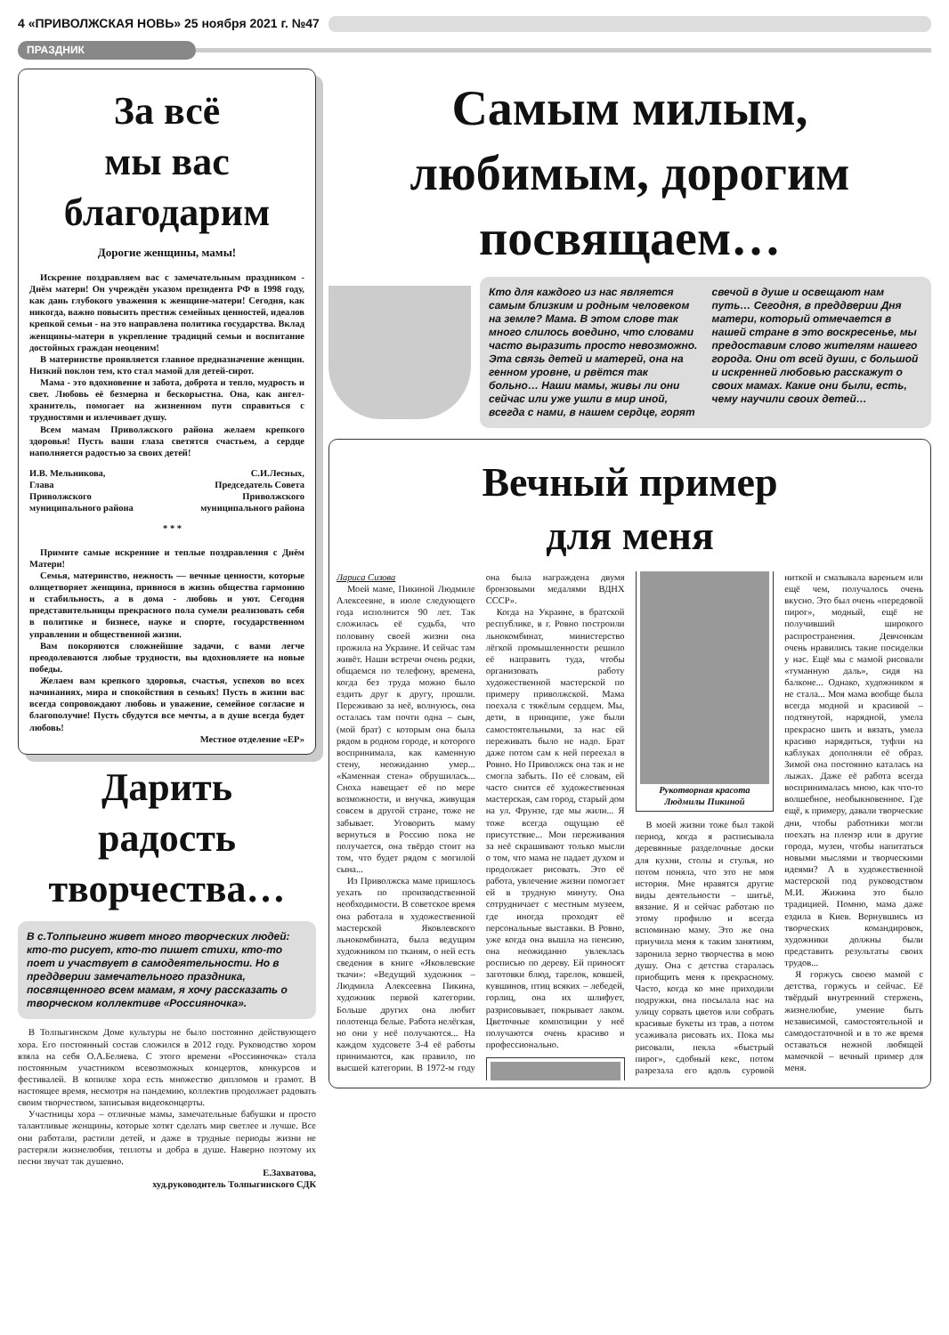4 «ПРИВОЛЖСКАЯ НОВЬ» 25 ноября 2021 г. №47
ПРАЗДНИК
За всё
мы вас
благодарим
Дорогие женщины, мамы!
Искренне поздравляем вас с замечательным праздником - Днём матери! Он учреждён указом президента РФ в 1998 году, как дань глубокого уважения к женщине-матери! Сегодня, как никогда, важно повысить престиж семейных ценностей, идеалов крепкой семьи - на это направлена политика государства. Вклад женщины-матери в укрепление традиций семьи и воспитание достойных граждан неоценим!
В материнстве проявляется главное предназначение женщин. Низкий поклон тем, кто стал мамой для детей-сирот.
Мама - это вдохновение и забота, доброта и тепло, мудрость и свет. Любовь её безмерна и бескорыстна. Она, как ангел-хранитель, помогает на жизненном пути справиться с трудностями и излечивает душу.
Всем мамам Приволжского района желаем крепкого здоровья! Пусть ваши глаза светятся счастьем, а сердце наполняется радостью за своих детей!
И.В. Мельникова,
Глава
Приволжского
муниципального района
С.И.Лесных,
Председатель Совета
Приволжского
муниципального района
* * *
Примите самые искренние и теплые поздравления с Днём Матери!
Семья, материнство, нежность — вечные ценности, которые олицетворяет женщина, привнося в жизнь общества гармонию и стабильность, а в дома - любовь и уют. Сегодня представительницы прекрасного пола сумели реализовать себя в политике и бизнесе, науке и спорте, государственном управлении и общественной жизни.
Вам покоряются сложнейшие задачи, с вами легче преодолеваются любые трудности, вы вдохновляете на новые победы.
Желаем вам крепкого здоровья, счастья, успехов во всех начинаниях, мира и спокойствия в семьях! Пусть в жизни вас всегда сопровождают любовь и уважение, семейное согласие и благополучие! Пусть сбудутся все мечты, а в душе всегда будет любовь!
Местное отделение «ЕР»
Дарить
радость
творчества…
В с.Толпыгино живет много творческих людей: кто-то рисует, кто-то пишет стихи, кто-то поет и участвует в самодеятельности. Но в преддверии замечательного праздника, посвященного всем мамам, я хочу рассказать о творческом коллективе «Россияночка».
В Толпыгинском Доме культуры не было постоянно действующего хора. Его постоянный состав сложился в 2012 году. Руководство хором взяла на себя О.А.Беляева. С этого времени «Россияночка» стала постоянным участником всевозможных концертов, конкурсов и фестивалей. В копилке хора есть множество дипломов и грамот. В настоящее время, несмотря на пандемию, коллектив продолжает радовать своим творчеством, записывая видеоконцерты.
Участницы хора – отличные мамы, замечательные бабушки и просто талантливые женщины, которые хотят сделать мир светлее и лучше. Все они работали, растили детей, и даже в трудные периоды жизни не растеряли жизнелюбия, теплоты и добра в душе. Наверно поэтому их песни звучат так душевно.
Е.Захватова,
худ.руководитель Толпыгинского СДК
Самым милым,
любимым, дорогим
посвящаем…
Кто для каждого из нас является самым близким и родным человеком на земле? Мама. В этом слове так много слилось воедино, что словами часто выразить просто невозможно. Эта связь детей и матерей, она на генном уровне, и рвётся так больно… Наши мамы, живы ли они сейчас или уже ушли в мир иной, всегда с нами, в нашем сердце, горят свечой в душе и освещают нам путь… Сегодня, в преддверии Дня матери, который отмечается в нашей стране в это воскресенье, мы предоставим слово жителям нашего города. Они от всей души, с большой и искренней любовью расскажут о своих мамах. Какие они были, есть, чему научили своих детей…
Вечный пример
для меня
Лариса Сизова
Моей маме, Пикиной Людмиле Алексеевне, в июле следующего года исполнится 90 лет. Так сложилась её судьба, что половину своей жизни она прожила на Украине. И сейчас там живёт. Наши встречи очень редки, общаемся по телефону, времена, когда без труда можно было ездить друг к другу, прошли. Переживаю за неё, волнуюсь, она осталась там почти одна – сын, (мой брат) с которым она была рядом в родном городе, и которого воспринимала, как каменную стену, неожиданно умер... «Каменная стена» обрушилась... Снохa навещает её по мере возможности, и внучка, живущая совсем в другой стране, тоже не забывает. Уговорить маму вернуться в Россию пока не получается, она твёрдо стоит на том, что будет рядом с могилой сына...
Из Приволжска маме пришлось уехать по производственной необходимости. В советское время она работала в художественной мастерской Яковлевского льнокомбината, была ведущим художником по тканям, о ней есть сведения в книге «Яковлевские ткачи»: «Ведущий художник – Людмила Алексеевна Пикина, художник первой категории. Больше других она любит полотенца белые. Работа нелёгкая, но они у неё получаются... На каждом худсовете 3-4 её работы принимаются, как правило, по высшей категории. В 1972-м году она была награждена двумя бронзовыми медалями ВДНХ СССР».
Когда на Украине, в братской республике, в г. Ровно построили льнокомбинат, министерство лёгкой промышленности решило её направить туда, чтобы организовать работу художественной мастерской по примеру приволжской. Мама поехала с тяжёлым сердцем. Мы, дети, в принципе, уже были самостоятельными, за нас ей переживать было не надо. Брат даже потом сам к ней переехал в Ровно. Но Приволжск она так и не смогла забыть. По её словам, ей часто снится её художественная мастерская, сам город, старый дом на ул. Фрунзе, где мы жили... Я тоже всегда ощущаю её присутствие... Мои переживания за неё скрашивают только мысли о том, что мама не падает духом и продолжает рисовать. Это её работа, увлечение жизни помогает ей в трудную минуту. Она сотрудничает с местным музеем, где иногда проходят её персональные выставки. В Ровно, уже когда она вышла на пенсию, она неожиданно увлеклась росписью по дереву. Ей приносят заготовки блюд, тарелок, ковшей, кувшинов, птиц всяких – лебедей, горлиц, она их шлифует, разрисовывает, покрывает лаком. Цветочные композиции у неё получаются очень красиво и профессионально.
Рукотворная красота Людмилы Пикиной
В моей жизни тоже был такой период, когда я расписывала деревянные разделочные доски для кухни, столы и стулья, но потом поняла, что это не моя история. Мне нравятся другие виды деятельности – шитьё, вязание. Я и сейчас работаю по этому профилю и всегда вспоминаю маму. Это же она приучила меня к таким занятиям, заронила зерно творчества в мою душу. Она с детства старалась приобщить меня к прекрасному. Часто, когда ко мне приходили подружки, она посылала нас на улицу сорвать цветов или собрать красивые букеты из трав, а потом усаживала рисовать их. Пока мы рисовали, пекла «быстрый пирог», сдобный кекс, потом разрезала его вдоль суровой ниткой и смазывала вареньем или ещё чем, получалось очень вкусно. Это был очень «передовой пирог», модный, ещё не получивший широкого распространения. Девчонкам очень нравились такие посиделки у нас. Ещё мы с мамой рисовали «туманную даль», сидя на балконе... Однако, художником я не стала... Моя мама вообще была всегда модной и красивой – подтянутой, нарядной, умела прекрасно шить и вязать, умела красиво нарядиться, туфли на каблуках дополняли её образ. Зимой она постоянно каталась на лыжах. Даже её работа всегда воспринималась мною, как что-то волшебное, необыкновенное. Где ещё, к примеру, давали творческие дни, чтобы работники могли поехать на пленэр или в другие города, музеи, чтобы напитаться новыми мыслями и творческими идеями? А в художественной мастерской под руководством М.И. Жижина это было традицией. Помню, мама даже ездила в Киев. Вернувшись из творческих командировок, художники должны были представить результаты своих трудов...
Я горжусь своею мамой с детства, горжусь и сейчас. Её твёрдый внутренний стержень, жизнелюбие, умение быть независимой, самостоятельной и самодостаточной и в то же время оставаться нежной любящей мамочкой – вечный пример для меня.